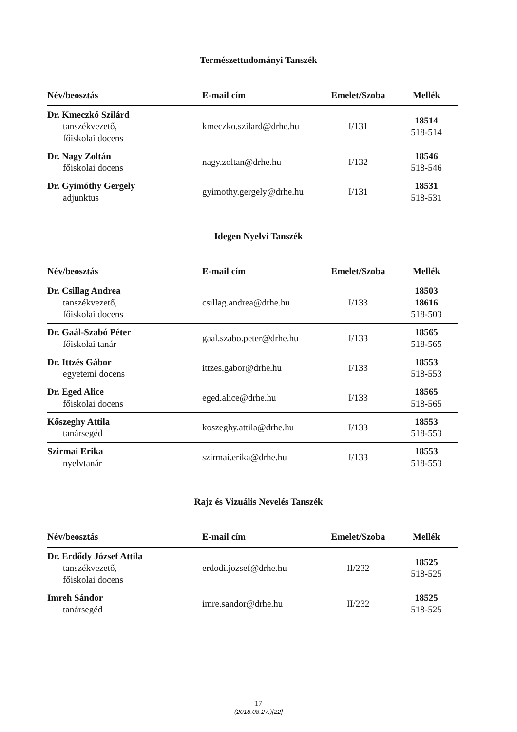Természettudományi Tanszék
| Név/beosztás | E-mail cím | Emelet/Szoba | Mellék |
| --- | --- | --- | --- |
| Dr. Kmeczkó Szilárd tanszékvezető, főiskolai docens | kmeczko.szilard@drhe.hu | I/131 | 18514 518-514 |
| Dr. Nagy Zoltán főiskolai docens | nagy.zoltan@drhe.hu | I/132 | 18546 518-546 |
| Dr. Gyimóthy Gergely adjunktus | gyimothy.gergely@drhe.hu | I/131 | 18531 518-531 |
Idegen Nyelvi Tanszék
| Név/beosztás | E-mail cím | Emelet/Szoba | Mellék |
| --- | --- | --- | --- |
| Dr. Csillag Andrea tanszékvezető, főiskolai docens | csillag.andrea@drhe.hu | I/133 | 18503 18616 518-503 |
| Dr. Gaál-Szabó Péter főiskolai tanár | gaal.szabo.peter@drhe.hu | I/133 | 18565 518-565 |
| Dr. Ittzés Gábor egyetemi docens | ittzes.gabor@drhe.hu | I/133 | 18553 518-553 |
| Dr. Eged Alice főiskolai docens | eged.alice@drhe.hu | I/133 | 18565 518-565 |
| Kőszeghy Attila tanársegéd | koszeghy.attila@drhe.hu | I/133 | 18553 518-553 |
| Szirmai Erika nyelvtanár | szirmai.erika@drhe.hu | I/133 | 18553 518-553 |
Rajz és Vizuális Nevelés Tanszék
| Név/beosztás | E-mail cím | Emelet/Szoba | Mellék |
| --- | --- | --- | --- |
| Dr. Erdődy József Attila tanszékvezető, főiskolai docens | erdodi.jozsef@drhe.hu | II/232 | 18525 518-525 |
| Imreh Sándor tanársegéd | imre.sandor@drhe.hu | II/232 | 18525 518-525 |
17
(2018.08.27.)[22]